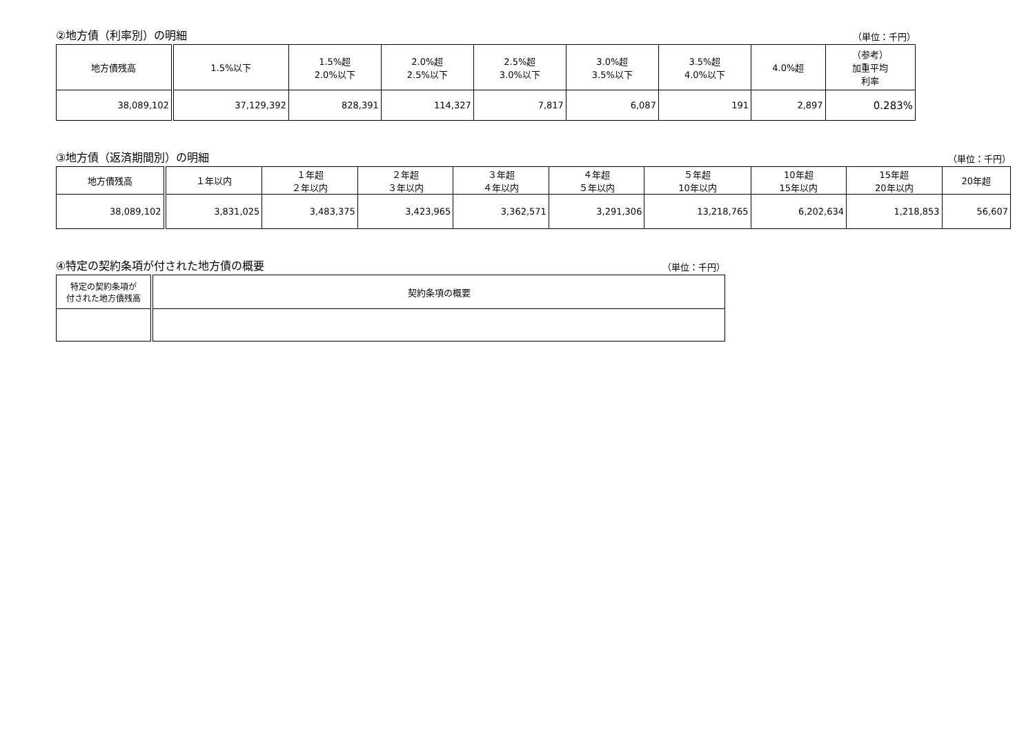②地方債（利率別）の明細 （単位：千円）
| 地方債残高 | 1.5%以下 | 1.5%超 2.0%以下 | 2.0%超 2.5%以下 | 2.5%超 3.0%以下 | 3.0%超 3.5%以下 | 3.5%超 4.0%以下 | 4.0%超 | （参考） 加重平均 利率 |
| --- | --- | --- | --- | --- | --- | --- | --- | --- |
| 38,089,102 | 37,129,392 | 828,391 | 114,327 | 7,817 | 6,087 | 191 | 2,897 | 0.283% |
③地方債（返済期間別）の明細 （単位：千円）
| 地方債残高 | １年以内 | １年超 ２年以内 | ２年超 ３年以内 | ３年超 ４年以内 | ４年超 ５年以内 | ５年超 10年以内 | 10年超 15年以内 | 15年超 20年以内 | 20年超 |
| --- | --- | --- | --- | --- | --- | --- | --- | --- | --- |
| 38,089,102 | 3,831,025 | 3,483,375 | 3,423,965 | 3,362,571 | 3,291,306 | 13,218,765 | 6,202,634 | 1,218,853 | 56,607 |
④特定の契約条項が付された地方債の概要 （単位：千円）
| 特定の契約条項が 付された地方債残高 | 契約条項の概要 |
| --- | --- |